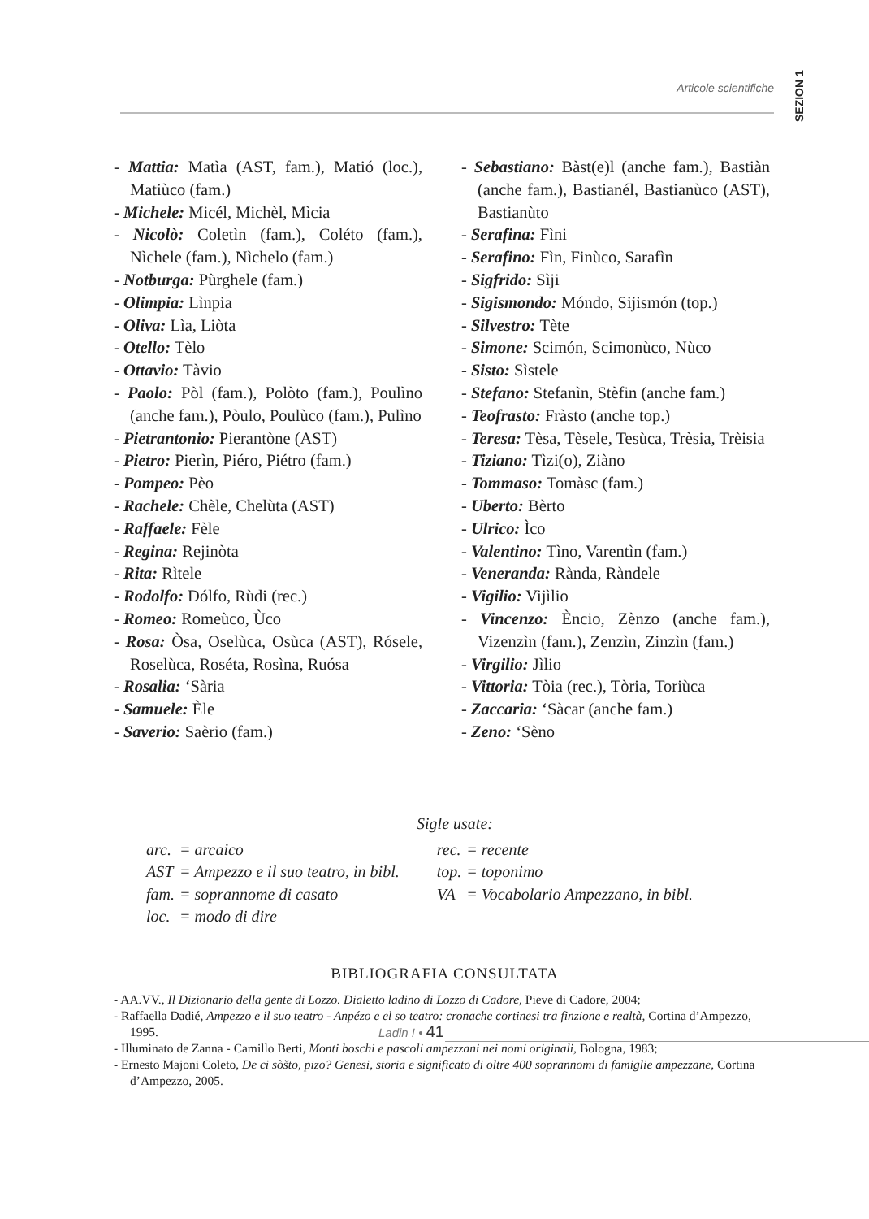SEZION 1
Articole scientifiche
- Mattia: Matìa (AST, fam.), Matió (loc.), Matiùco (fam.)
- Michele: Micél, Michèl, Mìcia
- Nicolò: Coletìn (fam.), Coléto (fam.), Nìchele (fam.), Nìchelo (fam.)
- Notburga: Pùrghele (fam.)
- Olimpia: Lìnpia
- Oliva: Lìa, Liòta
- Otello: Tèlo
- Ottavio: Tàvio
- Paolo: Pòl (fam.), Polòto (fam.), Poulìno (anche fam.), Pòulo, Poulùco (fam.), Pulìno
- Pietrantonio: Pierantòne (AST)
- Pietro: Pierìn, Piéro, Piétro (fam.)
- Pompeo: Pèo
- Rachele: Chèle, Chelùta (AST)
- Raffaele: Fèle
- Regina: Rejinòta
- Rita: Rìtele
- Rodolfo: Dólfo, Rùdi (rec.)
- Romeo: Romeùco, Ùco
- Rosa: Òsa, Oselùca, Osùca (AST), Rósele, Roselùca, Roséta, Rosìna, Ruósa
- Rosalia: ‘Sària
- Samuele: Èle
- Saverio: Saèrio (fam.)
- Sebastiano: Bàst(e)l (anche fam.), Bastiàn (anche fam.), Bastianél, Bastianùco (AST), Bastianùto
- Serafina: Fìni
- Serafino: Fìn, Finùco, Sarafìn
- Sigfrido: Sìji
- Sigismondo: Móndo, Sijismón (top.)
- Silvestro: Tète
- Simone: Scimón, Scimonùco, Nùco
- Sisto: Sìstele
- Stefano: Stefanìn, Stèfin (anche fam.)
- Teofrasto: Fràsto (anche top.)
- Teresa: Tèsa, Tèsele, Tesùca, Trèsia, Trèisia
- Tiziano: Tìzi(o), Ziàno
- Tommaso: Tomàsc (fam.)
- Uberto: Bèrto
- Ulrico: Ìco
- Valentino: Tìno, Varentìn (fam.)
- Veneranda: Rànda, Ràndele
- Vigilio: Vijìlio
- Vincenzo: Èncio, Zènzo (anche fam.), Vizenzìn (fam.), Zenzìn, Zinzìn (fam.)
- Virgilio: Jìlio
- Vittoria: Tòia (rec.), Tòria, Toriùca
- Zaccaria: ‘Sàcar (anche fam.)
- Zeno: ‘Sèno
Sigle usate:
| arc. | = arcaico | rec. | = recente |
| AST | = Ampezzo e il suo teatro, in bibl. | top. | = toponimo |
| fam. | = soprannome di casato | VA | = Vocabolario Ampezzano, in bibl. |
| loc. | = modo di dire | | |
BIBLIOGRAFIA CONSULTATA
- AA.VV., Il Dizionario della gente di Lozzo. Dialetto ladino di Lozzo di Cadore, Pieve di Cadore, 2004;
- Raffaella Dadié, Ampezzo e il suo teatro - Anpézo e el so teatro: cronache cortinesi tra finzione e realtà, Cortina d’Ampezzo, 1995.
- Illuminato de Zanna - Camillo Berti, Monti boschi e pascoli ampezzani nei nomi originali, Bologna, 1983;
- Ernesto Majoni Coleto, De ci sòšto, pizo? Genesi, storia e significato di oltre 400 soprannomi di famiglie ampezzane, Cortina d’Ampezzo, 2005.
Ladin ! • 41